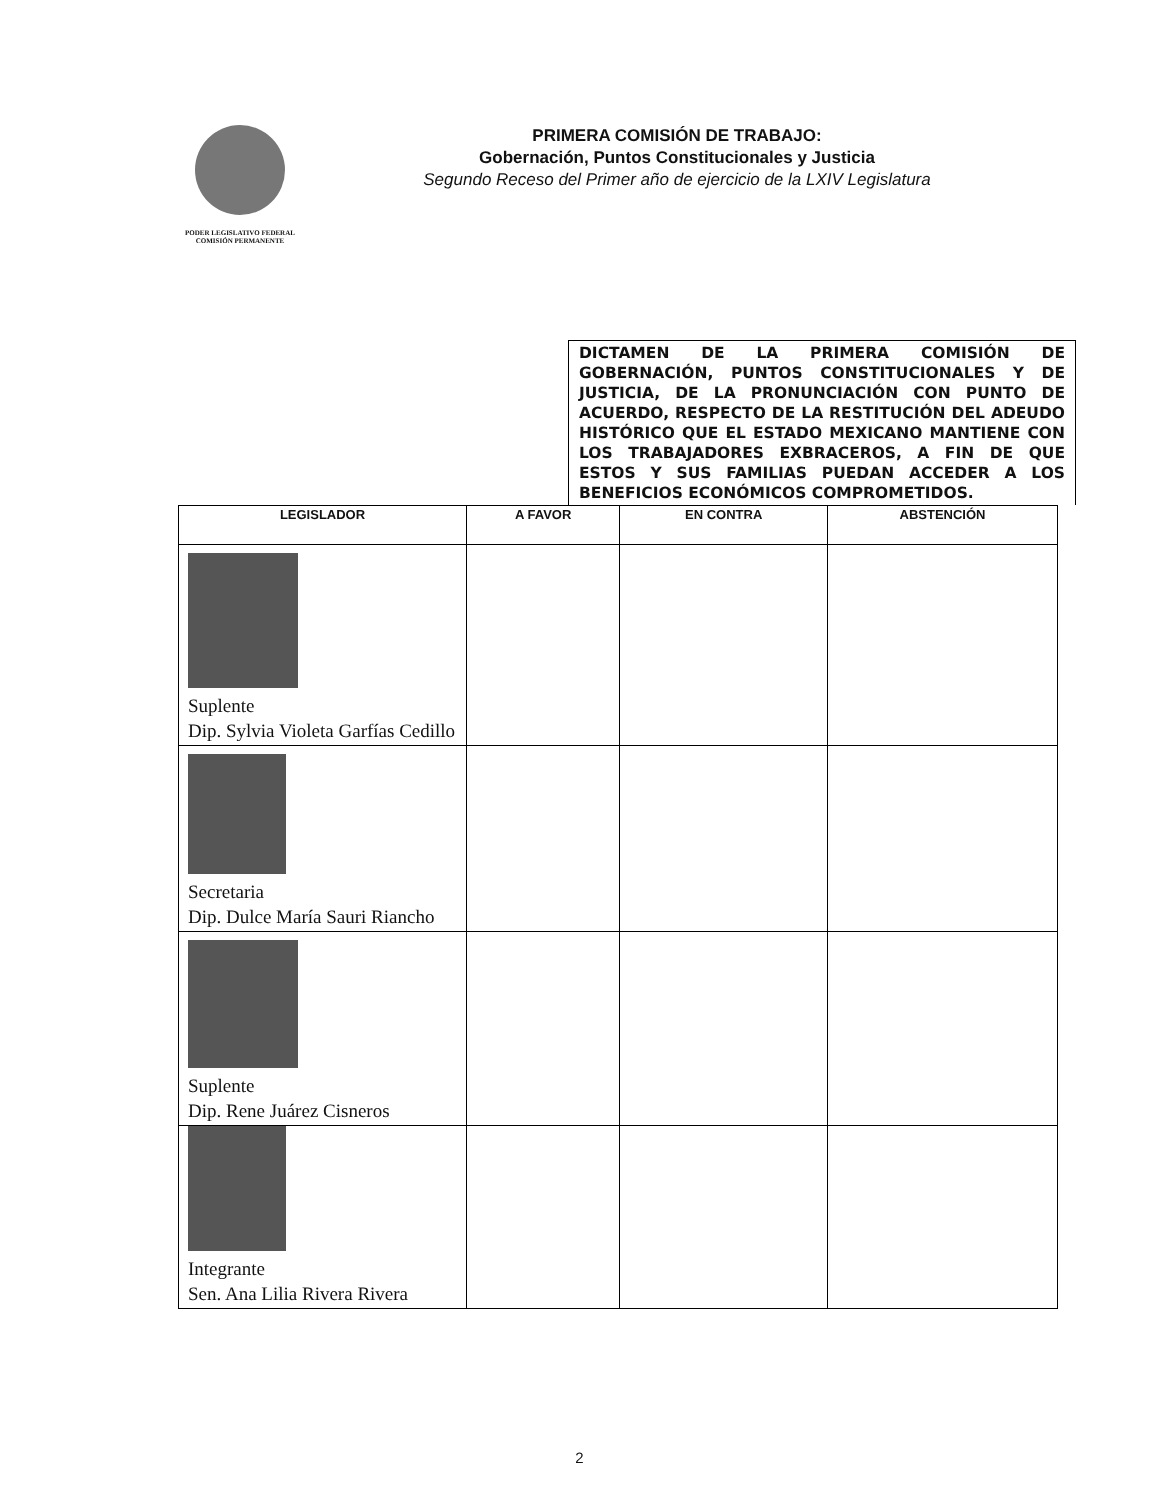PODER LEGISLATIVO FEDERAL
COMISIÓN PERMANENTE
PRIMERA COMISIÓN DE TRABAJO:
Gobernación, Puntos Constitucionales y Justicia
Segundo Receso del Primer año de ejercicio de la LXIV Legislatura
DICTAMEN DE LA PRIMERA COMISIÓN DE GOBERNACIÓN, PUNTOS CONSTITUCIONALES Y DE JUSTICIA, DE LA PRONUNCIACIÓN CON PUNTO DE ACUERDO, RESPECTO DE LA RESTITUCIÓN DEL ADEUDO HISTÓRICO QUE EL ESTADO MEXICANO MANTIENE CON LOS TRABAJADORES EXBRACEROS, A FIN DE QUE ESTOS Y SUS FAMILIAS PUEDAN ACCEDER A LOS BENEFICIOS ECONÓMICOS COMPROMETIDOS.
| LEGISLADOR | A FAVOR | EN CONTRA | ABSTENCIÓN |
| --- | --- | --- | --- |
| Suplente Dip. Sylvia Violeta Garfías Cedillo | | | |
| Secretaria Dip. Dulce María Sauri Riancho | | | |
| Suplente Dip. Rene Juárez Cisneros | | | |
| Integrante Sen. Ana Lilia Rivera Rivera | | | |
2